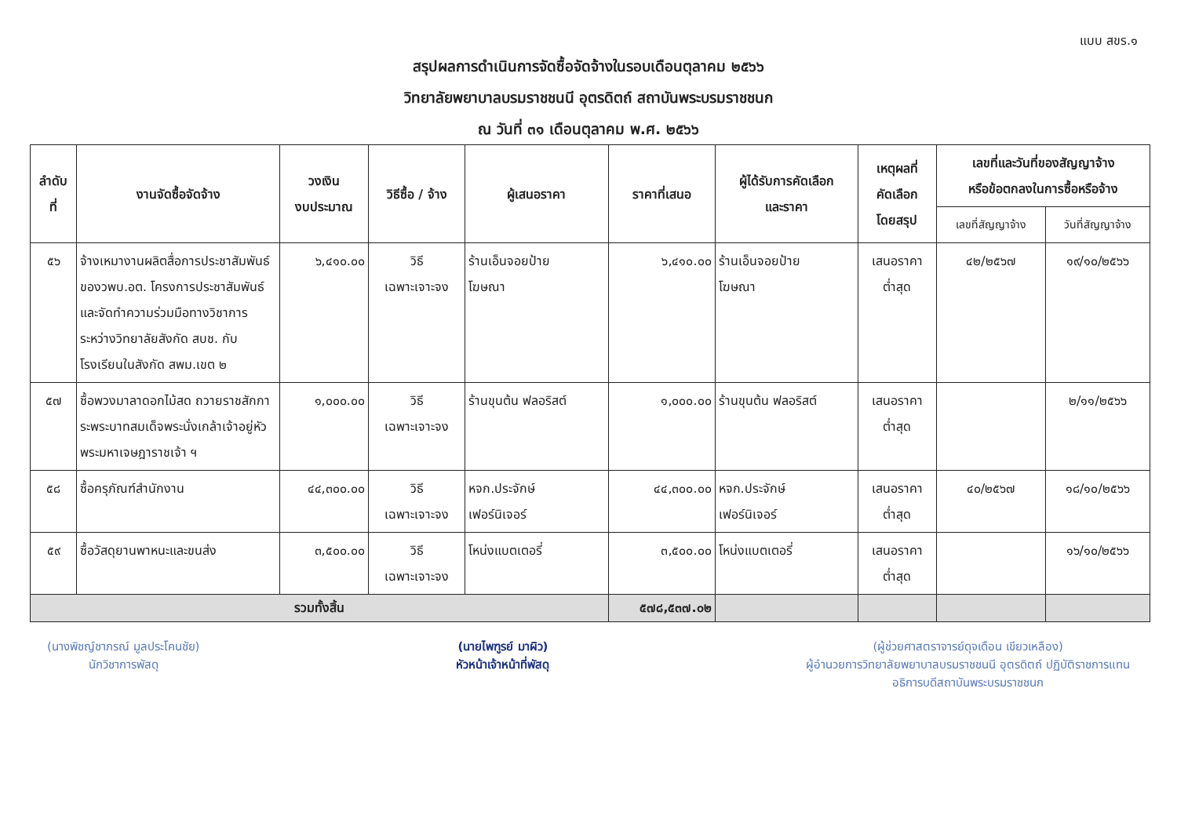แบบ สขร.๑
สรุปผลการดำเนินการจัดซื้อจัดจ้างในรอบเดือนตุลาคม ๒๕๖๖
วิทยาลัยพยาบาลบรมราชชนนี อุตรดิตถ์ สถาบันพระบรมราชชนก
ณ วันที่ ๓๑ เดือนตุลาคม พ.ศ. ๒๕๖๖
| ลำดับ ที่ | งานจัดซื้อจัดจ้าง | วงเงิน งบประมาณ | วิธีซื้อ / จ้าง | ผู้เสนอราคา | ราคาที่เสนอ | ผู้ได้รับการคัดเลือก และราคา | เหตุผลที่ คัดเลือก โดยสรุป | เลขที่และวันที่ของสัญญาจ้าง หรือข้อตกลงในการซื้อหรือจ้าง | |
| --- | --- | --- | --- | --- | --- | --- | --- | --- | --- |
| | | | | | | | | เลขที่สัญญาจ้าง | วันที่สัญญาจ้าง |
| ๕๖ | จ้างเหมางานผลิตสื่อการประชาสัมพันธ์ของวพบ.อต. โครงการประชาสัมพันธ์และจัดทำความร่วมมือทางวิชาการระหว่างวิทยาลัยสังกัด สบช. กับโรงเรียนในสังกัด สพม.เขต ๒ | ๖,๔๑๐.๐๐ | วิธี เฉพาะเจาะจง | ร้านเอ็นจอยป้าย โฆษณา | ๖,๔๑๐.๐๐ | ร้านเอ็นจอยป้าย โฆษณา | เสนอราคา ต่ำสุด | ๔๒/๒๕๖๗ | ๑๙/๑๐/๒๕๖๖ |
| ๕๗ | ซื้อพวงมาลาดอกไม้สด ถวายราชสักการะพระบาทสมเด็จพระนั่งเกล้าเจ้าอยู่หัว พระมหาเจษฎาราชเจ้า ฯ | ๑,๐๐๐.๐๐ | วิธี เฉพาะเจาะจง | ร้านขุนต้น ฟลอริสต์ | ๑,๐๐๐.๐๐ | ร้านขุนต้น ฟลอริสต์ | เสนอราคา ต่ำสุด | | ๒/๑๑/๒๕๖๖ |
| ๕๘ | ซื้อครุภัณฑ์สำนักงาน | ๔๔,๓๐๐.๐๐ | วิธี เฉพาะเจาะจง | หจก.ประจักษ์ เฟอร์นิเจอร์ | ๔๔,๓๐๐.๐๐ | หจก.ประจักษ์ เฟอร์นิเจอร์ | เสนอราคา ต่ำสุด | ๔๐/๒๕๖๗ | ๑๘/๑๐/๒๕๖๖ |
| ๕๙ | ซื้อวัสดุยานพาหนะและขนส่ง | ๓,๕๐๐.๐๐ | วิธี เฉพาะเจาะจง | โหน่งแบตเตอรี่ | ๓,๕๐๐.๐๐ | โหน่งแบตเตอรี่ | เสนอราคา ต่ำสุด | | ๑๖/๑๐/๒๕๖๖ |
| รวมทั้งสิ้น | | | | | ๕๗๘,๕๓๗.๐๒ | | | | |
(นางพิชญ์ชาภรณ์ มูลประโคนชัย)
นักวิชาการพัสดุ
(นายไพฑูรย์ มาผิว)
หัวหน้าเจ้าหน้าที่พัสดุ
(ผู้ช่วยศาสตราจารย์ดุจเดือน เขียวเหลือง)
ผู้อำนวยการวิทยาลัยพยาบาลบรมราชชนนี อุตรดิตถ์ ปฏิบัติราชการแทน
อธิการบดีสถาบันพระบรมราชชนก